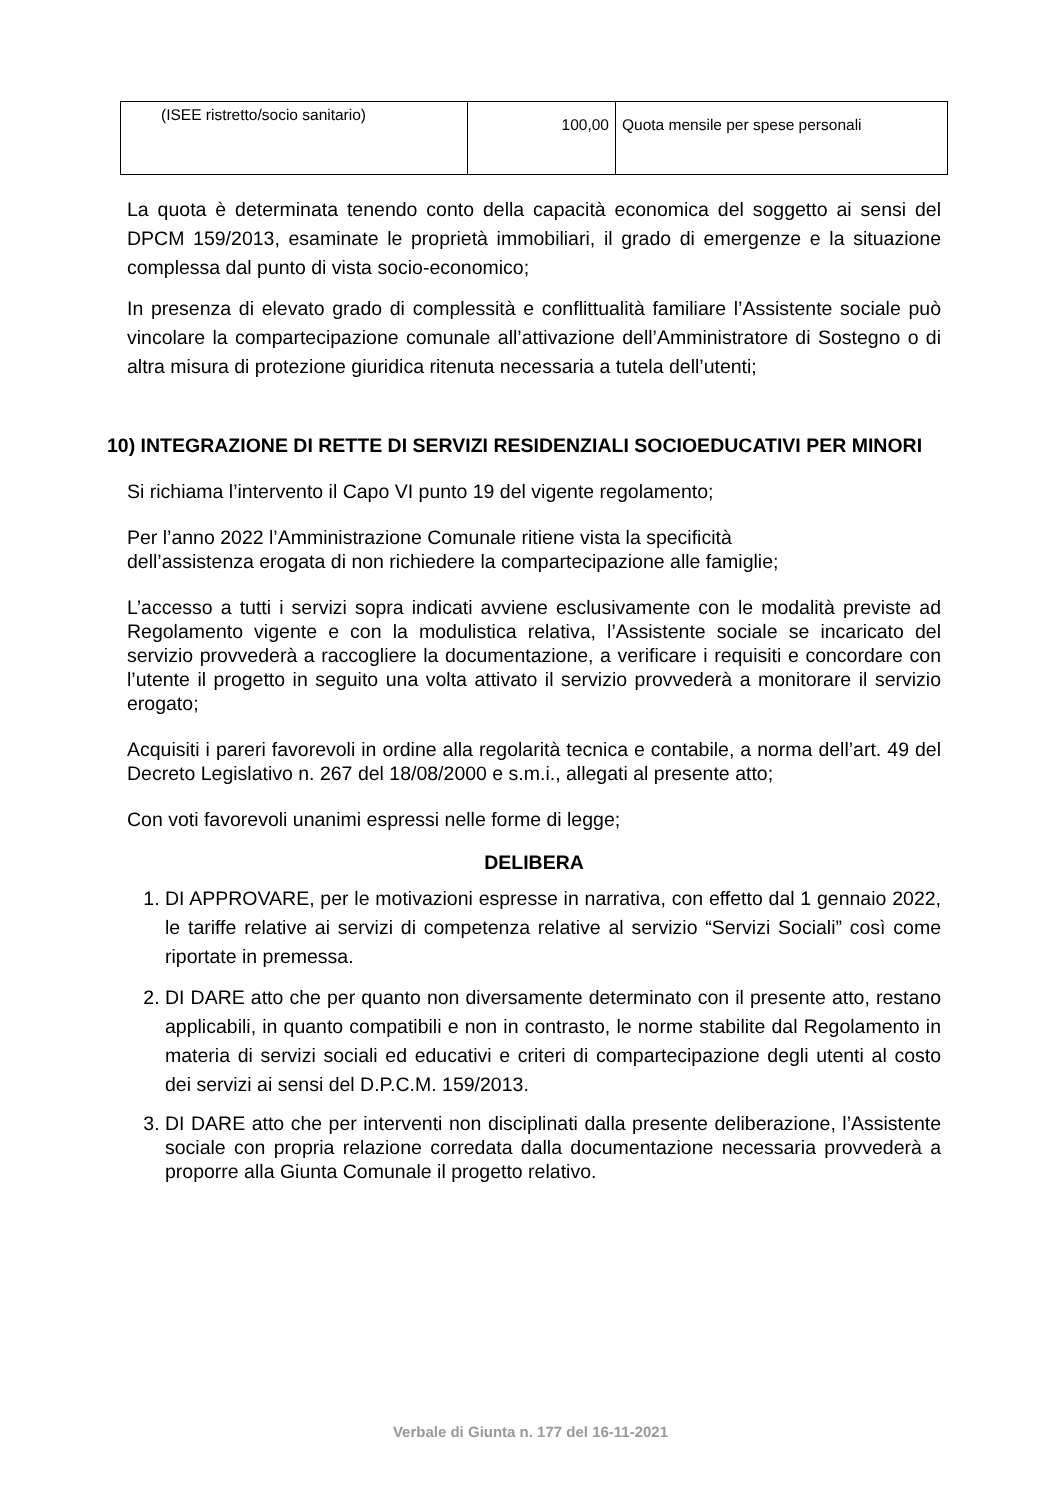| (ISEE ristretto/socio sanitario) | 100,00 | Quota mensile per spese personali |
La quota è determinata tenendo conto della capacità economica del soggetto ai sensi del DPCM 159/2013, esaminate le proprietà immobiliari, il grado di emergenze e la situazione complessa dal punto di vista socio-economico;
In presenza di elevato grado di complessità e conflittualità familiare l’Assistente sociale può vincolare la compartecipazione comunale all’attivazione dell’Amministratore di Sostegno o di altra misura di protezione giuridica ritenuta necessaria a tutela dell’utenti;
10) INTEGRAZIONE DI RETTE DI SERVIZI RESIDENZIALI SOCIOEDUCATIVI PER MINORI
Si richiama l’intervento il Capo VI punto 19 del vigente regolamento;
Per l’anno 2022 l’Amministrazione Comunale ritiene vista la specificità
dell’assistenza erogata di non richiedere la compartecipazione alle famiglie;
L’accesso a tutti i servizi sopra indicati avviene esclusivamente con le modalità previste ad Regolamento vigente e con la modulistica relativa, l’Assistente sociale se incaricato del servizio provvederà a raccogliere la documentazione, a verificare i requisiti e concordare con l’utente il progetto in seguito una volta attivato il servizio provvederà a monitorare il servizio erogato;
Acquisiti i pareri favorevoli in ordine alla regolarità tecnica e contabile, a norma dell’art. 49 del Decreto Legislativo n. 267 del 18/08/2000 e s.m.i., allegati al presente atto;
Con voti favorevoli unanimi espressi nelle forme di legge;
DELIBERA
1. DI APPROVARE, per le motivazioni espresse in narrativa, con effetto dal 1 gennaio 2022, le tariffe relative ai servizi di competenza relative al servizio “Servizi Sociali” così come riportate in premessa.
2. DI DARE atto che per quanto non diversamente determinato con il presente atto, restano applicabili, in quanto compatibili e non in contrasto, le norme stabilite dal Regolamento in materia di servizi sociali ed educativi e criteri di compartecipazione degli utenti al costo dei servizi ai sensi del D.P.C.M. 159/2013.
3. DI DARE atto che per interventi non disciplinati dalla presente deliberazione, l’Assistente sociale con propria relazione corredata dalla documentazione necessaria provvederà a proporre alla Giunta Comunale il progetto relativo.
Verbale di Giunta n. 177 del 16-11-2021